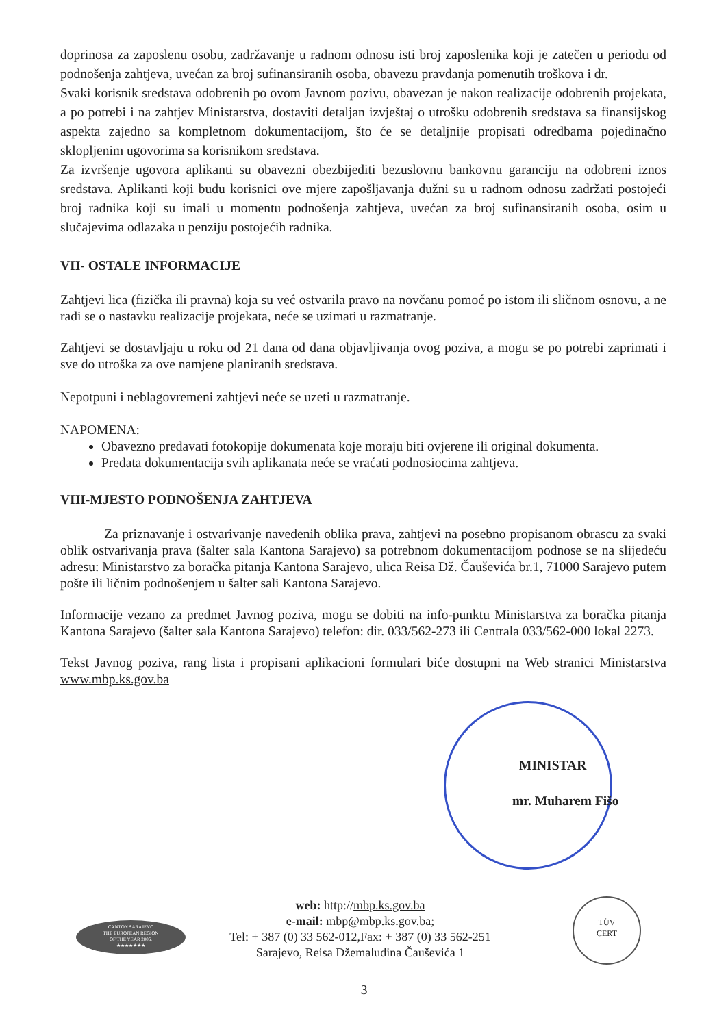doprinosa za zaposlenu osobu, zadržavanje u radnom odnosu isti broj zaposlenika koji je zatečen u periodu od podnošenja zahtjeva, uvećan za broj sufinansiranih osoba, obavezu pravdanja pomenutih troškova i dr.
Svaki korisnik sredstava odobrenih po ovom Javnom pozivu, obavezan je nakon realizacije odobrenih projekata, a po potrebi i na zahtjev Ministarstva, dostaviti detaljan izvještaj o utrošku odobrenih sredstava sa finansijskog aspekta zajedno sa kompletnom dokumentacijom, što će se detaljnije propisati odredbama pojedinačno sklopljenim ugovorima sa korisnikom sredstava.
Za izvršenje ugovora aplikanti su obavezni obezbijediti bezuslovnu bankovnu garanciju na odobreni iznos sredstava. Aplikanti koji budu korisnici ove mjere zapošljavanja dužni su u radnom odnosu zadržati postojeći broj radnika koji su imali u momentu podnošenja zahtjeva, uvećan za broj sufinansiranih osoba, osim u slučajevima odlazaka u penziju postojećih radnika.
VII- OSTALE INFORMACIJE
Zahtjevi lica (fizička ili pravna) koja su već ostvarila pravo na novčanu pomoć po istom ili sličnom osnovu, a ne radi se o nastavku realizacije projekata, neće se uzimati u razmatranje.
Zahtjevi se dostavljaju u roku od 21 dana od dana objavljivanja ovog poziva, a mogu se po potrebi zaprimati i sve do utroška za ove namjene planiranih sredstava.
Nepotpuni i neblagovremeni zahtjevi neće se uzeti u razmatranje.
NAPOMENA:
Obavezno predavati fotokopije dokumenata koje moraju biti ovjerene ili original dokumenta.
Predata dokumentacija svih aplikanata neće se vraćati podnosiocima zahtjeva.
VIII-MJESTO PODNOŠENJA ZAHTJEVA
Za priznavanje i ostvarivanje navedenih oblika prava, zahtjevi na posebno propisanom obrascu za svaki oblik ostvarivanja prava (šalter sala Kantona Sarajevo) sa potrebnom dokumentacijom podnose se na slijedeću adresu: Ministarstvo za boračka pitanja Kantona Sarajevo, ulica Reisa Dž. Čauševića br.1, 71000 Sarajevo putem pošte ili ličnim podnošenjem u šalter sali Kantona Sarajevo.
Informacije vezano za predmet Javnog poziva, mogu se dobiti na info-punktu Ministarstva za boračka pitanja Kantona Sarajevo (šalter sala Kantona Sarajevo) telefon: dir. 033/562-273 ili Centrala 033/562-000 lokal 2273.
Tekst Javnog poziva, rang lista i propisani aplikacioni formulari biće dostupni na Web stranici Ministarstva www.mbp.ks.gov.ba
MINISTAR
mr. Muharem Fišo
CANTON SARAJEVO
THE EUROPEAN REGION
OF THE YEAR 2006.
★★★★★★★
web: http://mbp.ks.gov.ba
e-mail: mbp@mbp.ks.gov.ba;
Tel: + 387 (0) 33 562-012,Fax: + 387 (0) 33 562-251
Sarajevo, Reisa Džemaludina Čauševića 1
TÜV
CERT
3